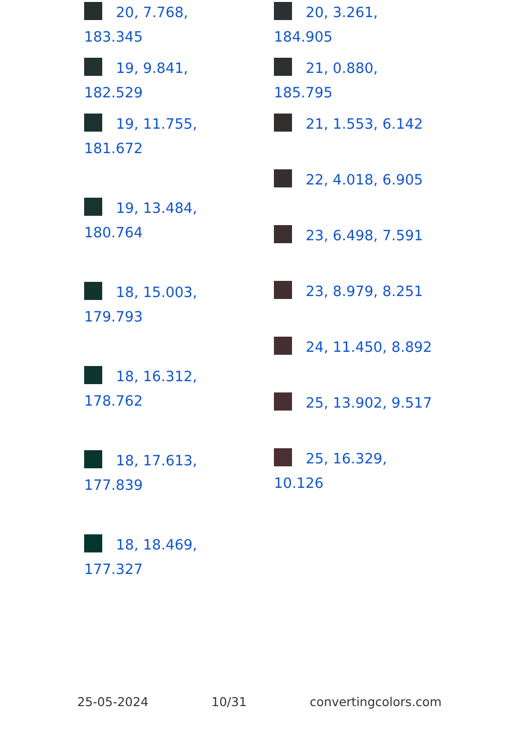20, 7.768, 183.345
19, 9.841, 182.529
19, 11.755, 181.672
19, 13.484, 180.764
18, 15.003, 179.793
18, 16.312, 178.762
18, 17.613, 177.839
18, 18.469, 177.327
20, 3.261, 184.905
21, 0.880, 185.795
21, 1.553, 6.142
22, 4.018, 6.905
23, 6.498, 7.591
23, 8.979, 8.251
24, 11.450, 8.892
25, 13.902, 9.517
25, 16.329, 10.126
25-05-2024 10/31 convertingcolors.com